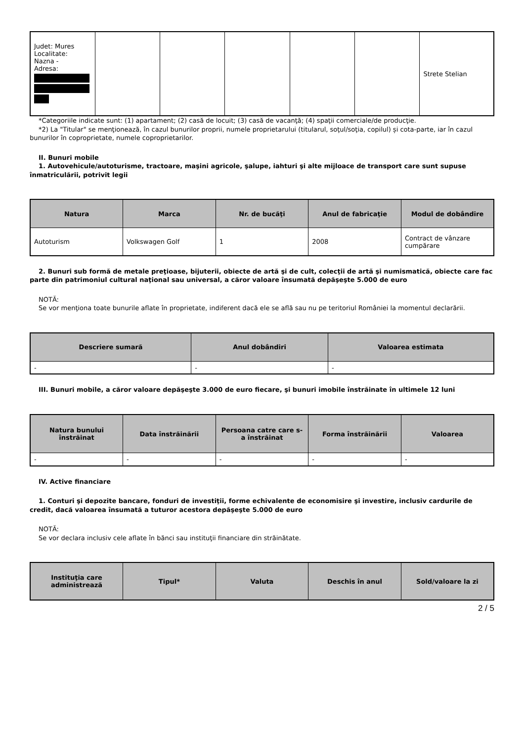| Judet: Mures Localitate: Nazna - Adresa: | | | | | | Strete Stelian |
*Categoriile indicate sunt: (1) apartament; (2) casă de locuit; (3) casă de vacanţă; (4) spaţii comerciale/de producţie.
*2) La "Titular" se menţionează, în cazul bunurilor proprii, numele proprietarului (titularul, soţul/soţia, copilul) și cota-parte, iar în cazul bunurilor în coproprietate, numele coproprietarilor.
II. Bunuri mobile
1. Autovehicule/autoturisme, tractoare, maşini agricole, şalupe, iahturi şi alte mijloace de transport care sunt supuse înmatriculării, potrivit legii
| Natura | Marca | Nr. de bucăţi | Anul de fabricaţie | Modul de dobândire |
| --- | --- | --- | --- | --- |
| Autoturism | Volkswagen Golf | 1 | 2008 | Contract de vânzare cumpărare |
2. Bunuri sub formă de metale preţioase, bijuterii, obiecte de artă şi de cult, colecţii de artă şi numismatică, obiecte care fac parte din patrimoniul cultural naţional sau universal, a căror valoare însumată depăşeşte 5.000 de euro
NOTĂ:
Se vor menţiona toate bunurile aflate în proprietate, indiferent dacă ele se află sau nu pe teritoriul României la momentul declarării.
| Descriere sumară | Anul dobândiri | Valoarea estimata |
| --- | --- | --- |
| - | - | - |
III. Bunuri mobile, a căror valoare depăşeşte 3.000 de euro fiecare, şi bunuri imobile înstrăinate în ultimele 12 luni
| Natura bunului înstrăinat | Data înstrăinării | Persoana catre care s-a înstrăinat | Forma înstrăinării | Valoarea |
| --- | --- | --- | --- | --- |
| - | - | - | - | - |
IV. Active financiare
1. Conturi şi depozite bancare, fonduri de investiţii, forme echivalente de economisire şi investire, inclusiv cardurile de credit, dacă valoarea însumată a tuturor acestora depăşeşte 5.000 de euro
NOTĂ:
Se vor declara inclusiv cele aflate în bănci sau instituţii financiare din străinătate.
| Instituţia care administrează | Tipul* | Valuta | Deschis în anul | Sold/valoare la zi |
| --- | --- | --- | --- | --- |
2 / 5